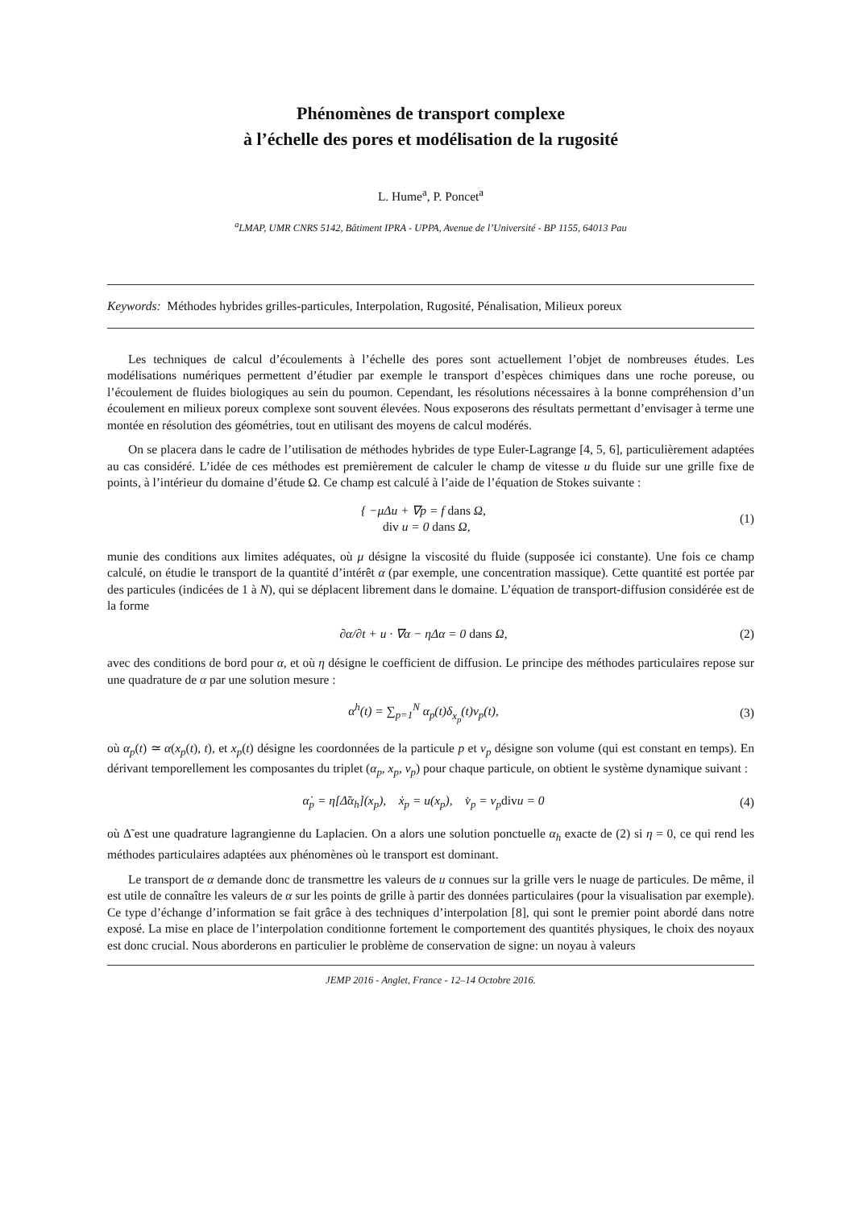Phénomènes de transport complexe
à l’échelle des pores et modélisation de la rugosité
L. Hume<sup>a</sup>, P. Poncet<sup>a</sup>
<sup>a</sup> LMAP, UMR CNRS 5142, Bâtiment IPRA - UPPA, Avenue de l’Université - BP 1155, 64013 Pau
Keywords: Méthodes hybrides grilles-particules, Interpolation, Rugosité, Pénalisation, Milieux poreux
Les techniques de calcul d’écoulements à l’échelle des pores sont actuellement l’objet de nombreuses études. Les modélisations numériques permettent d’étudier par exemple le transport d’espèces chimiques dans une roche poreuse, ou l’écoulement de fluides biologiques au sein du poumon. Cependant, les résolutions nécessaires à la bonne compréhension d’un écoulement en milieux poreux complexe sont souvent élevées. Nous exposerons des résultats permettant d’envisager à terme une montée en résolution des géométries, tout en utilisant des moyens de calcul modérés.
On se placera dans le cadre de l’utilisation de méthodes hybrides de type Euler-Lagrange [4, 5, 6], particulièrement adaptées au cas considéré. L’idée de ces méthodes est premièrement de calculer le champ de vitesse u du fluide sur une grille fixe de points, à l’intérieur du domaine d’étude Ω. Ce champ est calculé à l’aide de l’équation de Stokes suivante :
{ −μΔu + ∇p = f dans Ω,
div u = 0 dans Ω,
(1)
munie des conditions aux limites adéquates, où μ désigne la viscosité du fluide (supposée ici constante). Une fois ce champ calculé, on étudie le transport de la quantité d’intérêt α (par exemple, une concentration massique). Cette quantité est portée par des particules (indicées de 1 à N), qui se déplacent librement dans le domaine. L’équation de transport-diffusion considérée est de la forme
∂α/∂t + u · ∇α − ηΔα = 0 dans Ω,
(2)
avec des conditions de bord pour α, et où η désigne le coefficient de diffusion. Le principe des méthodes particulaires repose sur une quadrature de α par une solution mesure :
α<sup>h</sup>(t) = ∑<sub>p=1</sub><sup>N</sup> α<sub>p</sub>(t)δ<sub>x<sub>p</sub></sub>(t)v<sub>p</sub>(t),
(3)
où α<sub>p</sub>(t) ≃ α(x<sub>p</sub>(t), t), et x<sub>p</sub>(t) désigne les coordonnées de la particule p et v<sub>p</sub> désigne son volume (qui est constant en temps). En dérivant temporellement les composantes du triplet (α<sub>p</sub>, x<sub>p</sub>, v<sub>p</sub>) pour chaque particule, on obtient le système dynamique suivant :
α̇<sub>p</sub> = η[Δ̃α<sub>h</sub>](x<sub>p</sub>), ẋ<sub>p</sub> = u(x<sub>p</sub>), v̇<sub>p</sub> = v<sub>p</sub>divu = 0
(4)
où Δ̃ est une quadrature lagrangienne du Laplacien. On a alors une solution ponctuelle α<sub>h</sub> exacte de (2) si η = 0, ce qui rend les méthodes particulaires adaptées aux phénomènes où le transport est dominant.
Le transport de α demande donc de transmettre les valeurs de u connues sur la grille vers le nuage de particules. De même, il est utile de connaître les valeurs de α sur les points de grille à partir des données particulaires (pour la visualisation par exemple). Ce type d’échange d’information se fait grâce à des techniques d’interpolation [8], qui sont le premier point abordé dans notre exposé. La mise en place de l’interpolation conditionne fortement le comportement des quantités physiques, le choix des noyaux est donc crucial. Nous aborderons en particulier le problème de conservation de signe: un noyau à valeurs
JEMP 2016 - Anglet, France - 12–14 Octobre 2016.